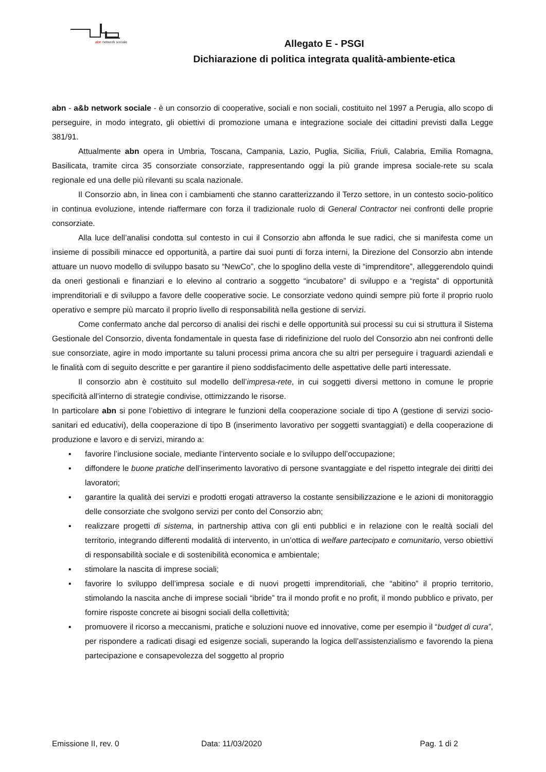abn
network sociale
Allegato E - PSGI
Dichiarazione di politica integrata qualità-ambiente-etica
abn - a&b network sociale - è un consorzio di cooperative, sociali e non sociali, costituito nel 1997 a Perugia, allo scopo di perseguire, in modo integrato, gli obiettivi di promozione umana e integrazione sociale dei cittadini previsti dalla Legge 381/91.
Attualmente abn opera in Umbria, Toscana, Campania, Lazio, Puglia, Sicilia, Friuli, Calabria, Emilia Romagna, Basilicata, tramite circa 35 consorziate consorziate, rappresentando oggi la più grande impresa sociale-rete su scala regionale ed una delle più rilevanti su scala nazionale.
Il Consorzio abn, in linea con i cambiamenti che stanno caratterizzando il Terzo settore, in un contesto socio-politico in continua evoluzione, intende riaffermare con forza il tradizionale ruolo di General Contractor nei confronti delle proprie consorziate.
Alla luce dell’analisi condotta sul contesto in cui il Consorzio abn affonda le sue radici, che si manifesta come un insieme di possibili minacce ed opportunità, a partire dai suoi punti di forza interni, la Direzione del Consorzio abn intende attuare un nuovo modello di sviluppo basato su “NewCo”, che lo spoglino della veste di “imprenditore”, alleggerendolo quindi da oneri gestionali e finanziari e lo elevino al contrario a soggetto “incubatore” di sviluppo e a “regista” di opportunità imprenditoriali e di sviluppo a favore delle cooperative socie. Le consorziate vedono quindi sempre più forte il proprio ruolo operativo e sempre più marcato il proprio livello di responsabilità nella gestione di servizi.
Come confermato anche dal percorso di analisi dei rischi e delle opportunità sui processi su cui si struttura il Sistema Gestionale del Consorzio, diventa fondamentale in questa fase di ridefinizione del ruolo del Consorzio abn nei confronti delle sue consorziate, agire in modo importante su taluni processi prima ancora che su altri per perseguire i traguardi aziendali e le finalità com di seguito descritte e per garantire il pieno soddisfacimento delle aspettative delle parti interessate.
Il consorzio abn è costituito sul modello dell’impresa-rete, in cui soggetti diversi mettono in comune le proprie specificità all’interno di strategie condivise, ottimizzando le risorse.
In particolare abn si pone l’obiettivo di integrare le funzioni della cooperazione sociale di tipo A (gestione di servizi socio-sanitari ed educativi), della cooperazione di tipo B (inserimento lavorativo per soggetti svantaggiati) e della cooperazione di produzione e lavoro e di servizi, mirando a:
▪ favorire l’inclusione sociale, mediante l’intervento sociale e lo sviluppo dell’occupazione;
▪ diffondere le buone pratiche dell’inserimento lavorativo di persone svantaggiate e del rispetto integrale dei diritti dei lavoratori;
▪ garantire la qualità dei servizi e prodotti erogati attraverso la costante sensibilizzazione e le azioni di monitoraggio delle consorziate che svolgono servizi per conto del Consorzio abn;
▪ realizzare progetti di sistema, in partnership attiva con gli enti pubblici e in relazione con le realtà sociali del territorio, integrando differenti modalità di intervento, in un’ottica di welfare partecipato e comunitario, verso obiettivi di responsabilità sociale e di sostenibilità economica e ambientale;
▪ stimolare la nascita di imprese sociali;
▪ favorire lo sviluppo dell’impresa sociale e di nuovi progetti imprenditoriali, che “abitino” il proprio territorio, stimolando la nascita anche di imprese sociali “ibride” tra il mondo profit e no profit, il mondo pubblico e privato, per fornire risposte concrete ai bisogni sociali della collettività;
▪ promuovere il ricorso a meccanismi, pratiche e soluzioni nuove ed innovative, come per esempio il “budget di cura”, per rispondere a radicati disagi ed esigenze sociali, superando la logica dell’assistenzialismo e favorendo la piena partecipazione e consapevolezza del soggetto al proprio
Emissione II, rev. 0 Data: 11/03/2020 Pag. 1 di 2